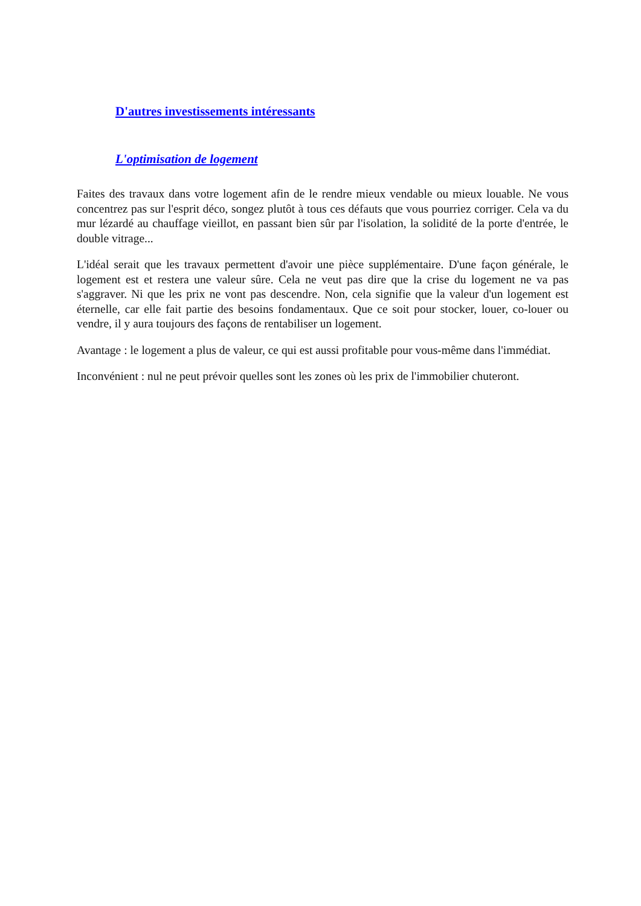D'autres investissements intéressants
L'optimisation de logement
Faites des travaux dans votre logement afin de le rendre mieux vendable ou mieux louable. Ne vous concentrez pas sur l'esprit déco, songez plutôt à tous ces défauts que vous pourriez corriger. Cela va du mur lézardé au chauffage vieillot, en passant bien sûr par l'isolation, la solidité de la porte d'entrée, le double vitrage...
L'idéal serait que les travaux permettent d'avoir une pièce supplémentaire. D'une façon générale, le logement est et restera une valeur sûre. Cela ne veut pas dire que la crise du logement ne va pas s'aggraver. Ni que les prix ne vont pas descendre. Non, cela signifie que la valeur d'un logement est éternelle, car elle fait partie des besoins fondamentaux. Que ce soit pour stocker, louer, co-louer ou vendre, il y aura toujours des façons de rentabiliser un logement.
Avantage : le logement a plus de valeur, ce qui est aussi profitable pour vous-même dans l'immédiat.
Inconvénient : nul ne peut prévoir quelles sont les zones où les prix de l'immobilier chuteront.